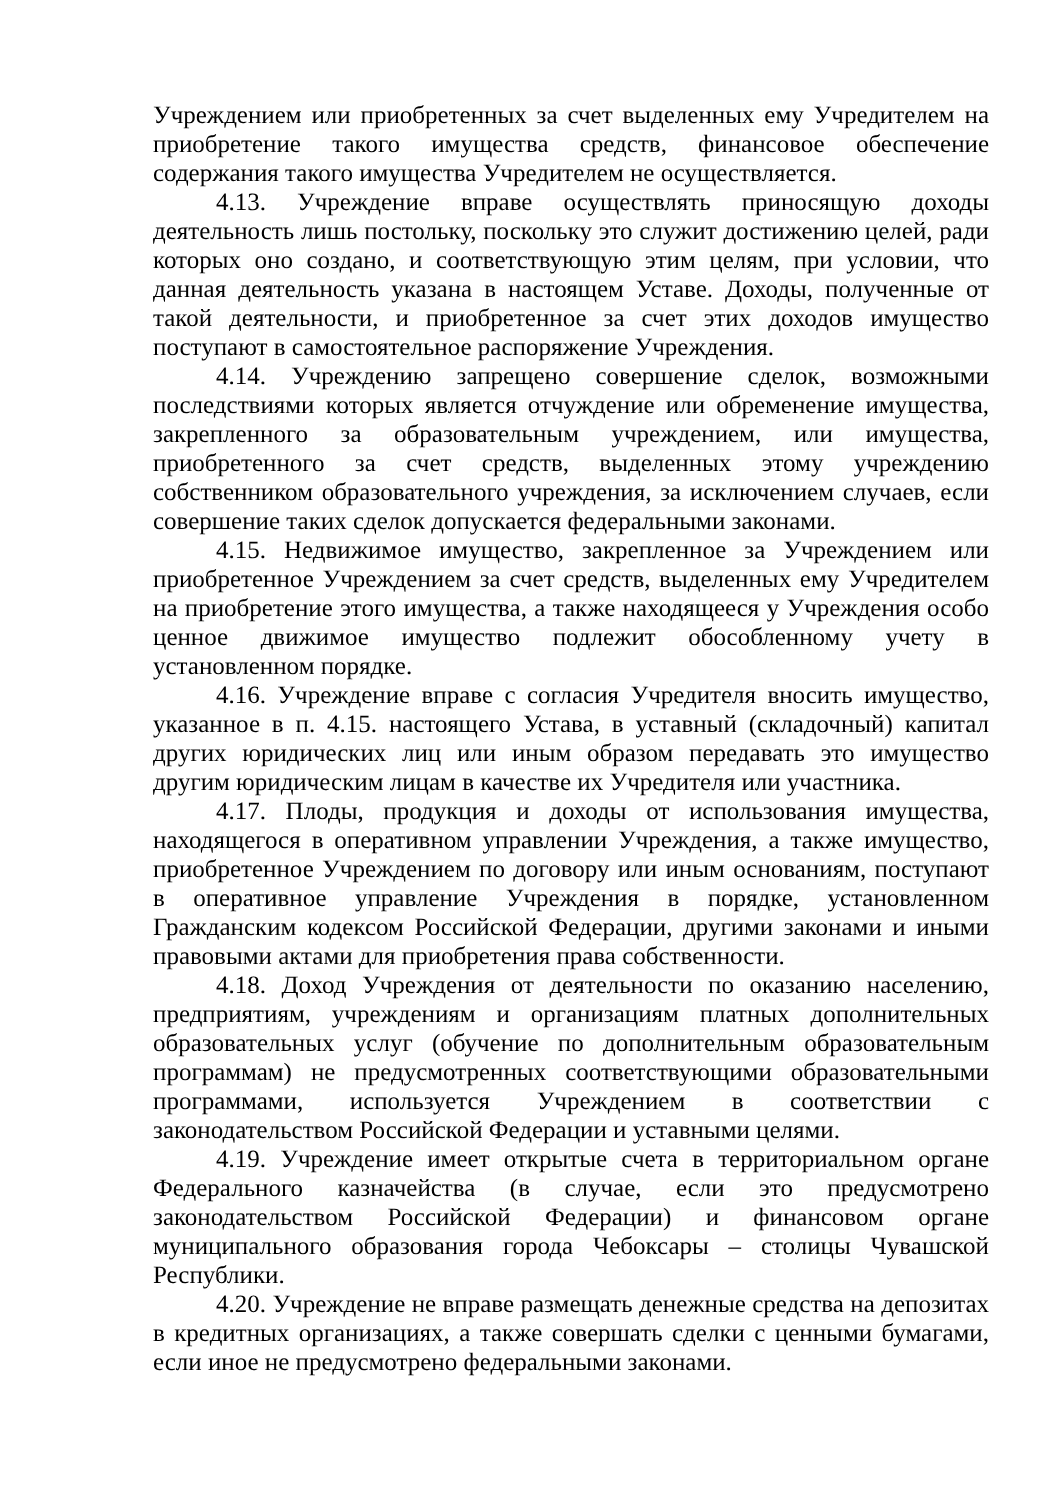Учреждением или приобретенных за счет выделенных ему Учредителем на приобретение такого имущества средств, финансовое обеспечение содержания такого имущества Учредителем не осуществляется.
4.13. Учреждение вправе осуществлять приносящую доходы деятельность лишь постольку, поскольку это служит достижению целей, ради которых оно создано, и соответствующую этим целям, при условии, что данная деятельность указана в настоящем Уставе. Доходы, полученные от такой деятельности, и приобретенное за счет этих доходов имущество поступают в самостоятельное распоряжение Учреждения.
4.14. Учреждению запрещено совершение сделок, возможными последствиями которых является отчуждение или обременение имущества, закрепленного за образовательным учреждением, или имущества, приобретенного за счет средств, выделенных этому учреждению собственником образовательного учреждения, за исключением случаев, если совершение таких сделок допускается федеральными законами.
4.15. Недвижимое имущество, закрепленное за Учреждением или приобретенное Учреждением за счет средств, выделенных ему Учредителем на приобретение этого имущества, а также находящееся у Учреждения особо ценное движимое имущество подлежит обособленному учету в установленном порядке.
4.16. Учреждение вправе с согласия Учредителя вносить имущество, указанное в п. 4.15. настоящего Устава, в уставный (складочный) капитал других юридических лиц или иным образом передавать это имущество другим юридическим лицам в качестве их Учредителя или участника.
4.17. Плоды, продукция и доходы от использования имущества, находящегося в оперативном управлении Учреждения, а также имущество, приобретенное Учреждением по договору или иным основаниям, поступают в оперативное управление Учреждения в порядке, установленном Гражданским кодексом Российской Федерации, другими законами и иными правовыми актами для приобретения права собственности.
4.18. Доход Учреждения от деятельности по оказанию населению, предприятиям, учреждениям и организациям платных дополнительных образовательных услуг (обучение по дополнительным образовательным программам) не предусмотренных соответствующими образовательными программами, используется Учреждением в соответствии с законодательством Российской Федерации и уставными целями.
4.19. Учреждение имеет открытые счета в территориальном органе Федерального казначейства (в случае, если это предусмотрено законодательством Российской Федерации) и финансовом органе муниципального образования города Чебоксары – столицы Чувашской Республики.
4.20. Учреждение не вправе размещать денежные средства на депозитах в кредитных организациях, а также совершать сделки с ценными бумагами, если иное не предусмотрено федеральными законами.